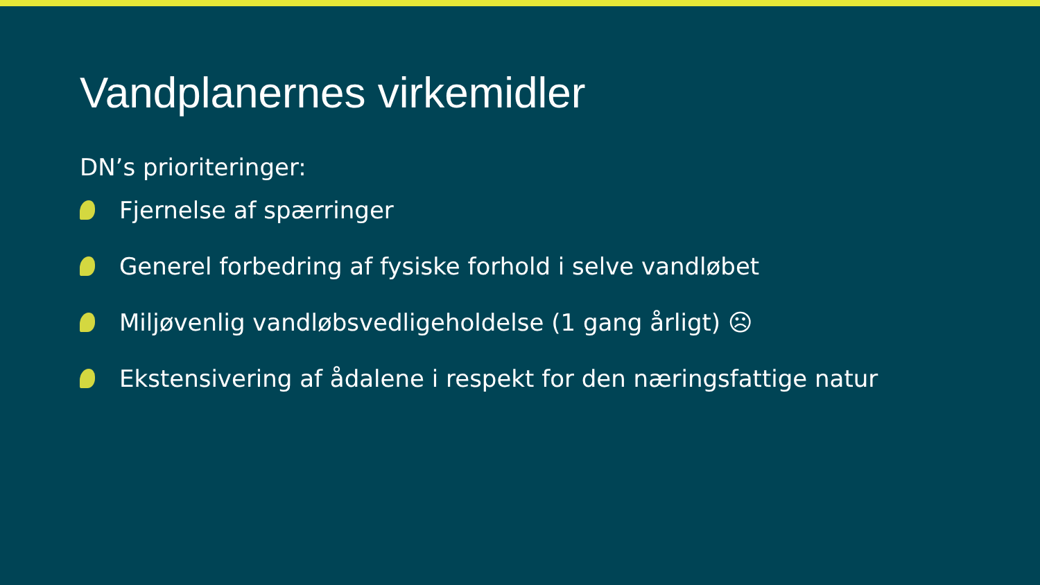Vandplanernes virkemidler
DN’s prioriteringer:
Fjernelse af spærringer
Generel forbedring af fysiske forhold i selve vandløbet
Miljøvenlig vandløbsvedligeholdelse (1 gang årligt) ☹
Ekstensivering af ådalene i respekt for den næringsfattige natur